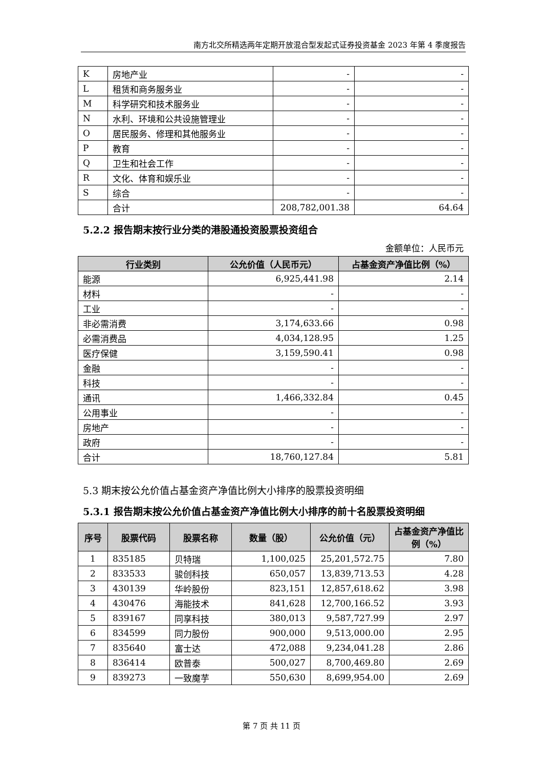南方北交所精选两年定期开放混合型发起式证券投资基金 2023 年第 4 季度报告
| K | 房地产业 | - | - |
| L | 租赁和商务服务业 | - | - |
| M | 科学研究和技术服务业 | - | - |
| N | 水利、环境和公共设施管理业 | - | - |
| O | 居民服务、修理和其他服务业 | - | - |
| P | 教育 | - | - |
| Q | 卫生和社会工作 | - | - |
| R | 文化、体育和娱乐业 | - | - |
| S | 综合 | - | - |
| | 合计 | 208,782,001.38 | 64.64 |
5.2.2 报告期末按行业分类的港股通投资股票投资组合
金额单位：人民币元
| 行业类别 | 公允价值（人民币元） | 占基金资产净值比例（%） |
| --- | --- | --- |
| 能源 | 6,925,441.98 | 2.14 |
| 材料 | - | - |
| 工业 | - | - |
| 非必需消费 | 3,174,633.66 | 0.98 |
| 必需消费品 | 4,034,128.95 | 1.25 |
| 医疗保健 | 3,159,590.41 | 0.98 |
| 金融 | - | - |
| 科技 | - | - |
| 通讯 | 1,466,332.84 | 0.45 |
| 公用事业 | - | - |
| 房地产 | - | - |
| 政府 | - | - |
| 合计 | 18,760,127.84 | 5.81 |
5.3 期末按公允价值占基金资产净值比例大小排序的股票投资明细
5.3.1 报告期末按公允价值占基金资产净值比例大小排序的前十名股票投资明细
| 序号 | 股票代码 | 股票名称 | 数量（股） | 公允价值（元） | 占基金资产净值比例（%） |
| --- | --- | --- | --- | --- | --- |
| 1 | 835185 | 贝特瑞 | 1,100,025 | 25,201,572.75 | 7.80 |
| 2 | 833533 | 骏创科技 | 650,057 | 13,839,713.53 | 4.28 |
| 3 | 430139 | 华岭股份 | 823,151 | 12,857,618.62 | 3.98 |
| 4 | 430476 | 海能技术 | 841,628 | 12,700,166.52 | 3.93 |
| 5 | 839167 | 同享科技 | 380,013 | 9,587,727.99 | 2.97 |
| 6 | 834599 | 同力股份 | 900,000 | 9,513,000.00 | 2.95 |
| 7 | 835640 | 富士达 | 472,088 | 9,234,041.28 | 2.86 |
| 8 | 836414 | 欧普泰 | 500,027 | 8,700,469.80 | 2.69 |
| 9 | 839273 | 一致魔芋 | 550,630 | 8,699,954.00 | 2.69 |
第 7 页 共 11 页